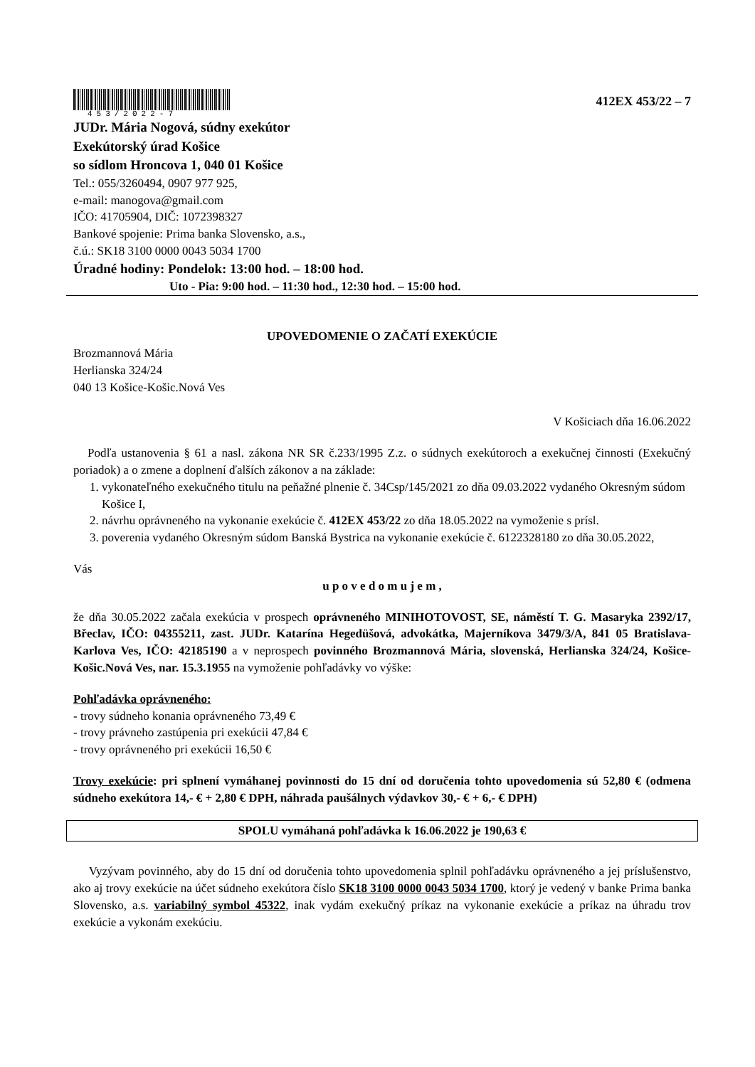453/2022-7
412EX 453/22 – 7
JUDr. Mária Nogová, súdny exekútor
Exekútorský úrad Košice
so sídlom Hroncova 1, 040 01 Košice
Tel.: 055/3260494, 0907 977 925,
e-mail: manogova@gmail.com
IČO: 41705904, DIČ: 1072398327
Bankové spojenie: Prima banka Slovensko, a.s.,
č.ú.: SK18 3100 0000 0043 5034 1700
Úradné hodiny: Pondelok: 13:00 hod. – 18:00 hod.
Uto - Pia: 9:00 hod. – 11:30 hod., 12:30 hod. – 15:00 hod.
UPOVEDOMENIE O ZAČATÍ EXEKÚCIE
Brozmannová Mária
Herlianska 324/24
040 13 Košice-Košic.Nová Ves
V Košiciach dňa 16.06.2022
Podľa ustanovenia § 61 a nasl. zákona NR SR č.233/1995 Z.z. o súdnych exekútoroch a exekučnej činnosti (Exekučný poriadok) a o zmene a doplnení ďalších zákonov a na základe:
1. vykonateľného exekučného titulu na peňažné plnenie č. 34Csp/145/2021 zo dňa 09.03.2022 vydaného Okresným súdom Košice I,
2. návrhu oprávneného na vykonanie exekúcie č. 412EX 453/22 zo dňa 18.05.2022 na vymoženie s prísl.
3. poverenia vydaného Okresným súdom Banská Bystrica na vykonanie exekúcie č. 6122328180 zo dňa 30.05.2022,
Vás
u p o v e d o m u j e m ,
že dňa 30.05.2022 začala exekúcia v prospech oprávneného MINIHOTOVOST, SE, náměstí T. G. Masaryka 2392/17, Břeclav, IČO: 04355211, zast. JUDr. Katarína Hegedüšová, advokátka, Majerníkova 3479/3/A, 841 05 Bratislava-Karlova Ves, IČO: 42185190 a v neprospech povinného Brozmannová Mária, slovenská, Herlianska 324/24, Košice-Košic.Nová Ves, nar. 15.3.1955 na vymoženie pohľadávky vo výške:
Pohľadávka oprávneného:
- trovy súdneho konania oprávneného 73,49 €
- trovy právneho zastúpenia pri exekúcii 47,84 €
- trovy oprávneného pri exekúcii 16,50 €
Trovy exekúcie: pri splnení vymáhanej povinnosti do 15 dní od doručenia tohto upovedomenia sú 52,80 € (odmena súdneho exekútora 14,- € + 2,80 € DPH, náhrada paušálnych výdavkov 30,- € + 6,- € DPH)
SPOLU vymáhaná pohľadávka k 16.06.2022 je 190,63 €
Vyzývam povinného, aby do 15 dní od doručenia tohto upovedomenia splnil pohľadávku oprávneného a jej príslušenstvo, ako aj trovy exekúcie na účet súdneho exekútora číslo SK18 3100 0000 0043 5034 1700, ktorý je vedený v banke Prima banka Slovensko, a.s. variabilný symbol 45322, inak vydám exekučný príkaz na vykonanie exekúcie a príkaz na úhradu trov exekúcie a vykonám exekúciu.